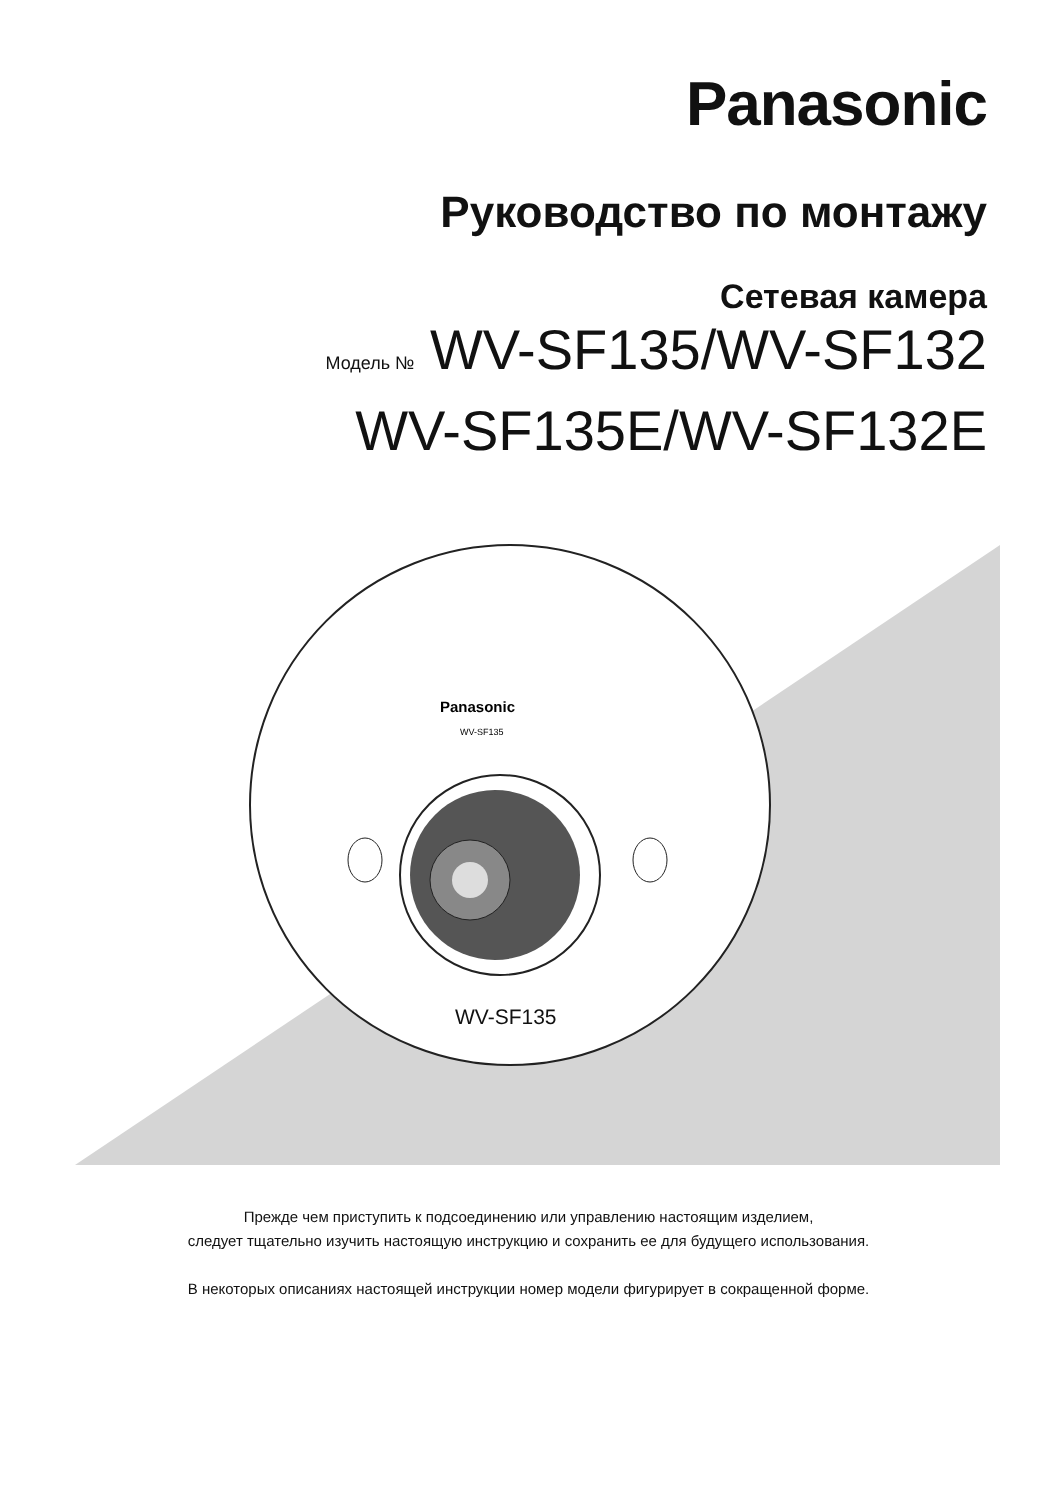Panasonic
Руководство по монтажу
Сетевая камера
Модель № WV-SF135/WV-SF132
WV-SF135E/WV-SF132E
Panasonic
WV-SF135
WV-SF135
Прежде чем приступить к подсоединению или управлению настоящим изделием,
следует тщательно изучить настоящую инструкцию и сохранить ее для будущего использования.
В некоторых описаниях настоящей инструкции номер модели фигурирует в сокращенной форме.